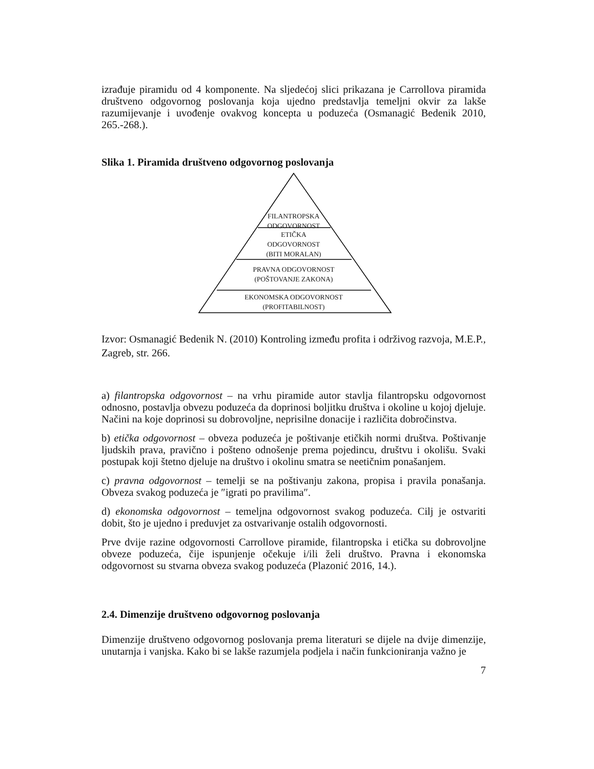izrađuje piramidu od 4 komponente. Na sljedećoj slici prikazana je Carrollova piramida društveno odgovornog poslovanja koja ujedno predstavlja temeljni okvir za lakše razumijevanje i uvođenje ovakvog koncepta u poduzeća (Osmanagić Bedenik 2010, 265.-268.).
Slika 1. Piramida društveno odgovornog poslovanja
FILANTROPSKA
ODGOVORNOST
ETIČKA
ODGOVORNOST
(BITI MORALAN)
PRAVNA ODGOVORNOST
(POŠTOVANJE ZAKONA)
EKONOMSKA ODGOVORNOST
(PROFITABILNOST)
Izvor: Osmanagić Bedenik N. (2010) Kontroling između profita i održivog razvoja, M.E.P., Zagreb, str. 266.
a) filantropska odgovornost – na vrhu piramide autor stavlja filantropsku odgovornost odnosno, postavlja obvezu poduzeća da doprinosi boljitku društva i okoline u kojoj djeluje. Načini na koje doprinosi su dobrovoljne, neprisilne donacije i različita dobročinstva.
b) etička odgovornost – obveza poduzeća je poštivanje etičkih normi društva. Poštivanje ljudskih prava, pravično i pošteno odnošenje prema pojedincu, društvu i okolišu. Svaki postupak koji štetno djeluje na društvo i okolinu smatra se neetičnim ponašanjem.
c) pravna odgovornost – temelji se na poštivanju zakona, propisa i pravila ponašanja. Obveza svakog poduzeća je ″igrati po pravilima″.
d) ekonomska odgovornost – temeljna odgovornost svakog poduzeća. Cilj je ostvariti dobit, što je ujedno i preduvjet za ostvarivanje ostalih odgovornosti.
Prve dvije razine odgovornosti Carrollove piramide, filantropska i etička su dobrovoljne obveze poduzeća, čije ispunjenje očekuje i/ili želi društvo. Pravna i ekonomska odgovornost su stvarna obveza svakog poduzeća (Plazonić 2016, 14.).
2.4. Dimenzije društveno odgovornog poslovanja
Dimenzije društveno odgovornog poslovanja prema literaturi se dijele na dvije dimenzije, unutarnja i vanjska. Kako bi se lakše razumjela podjela i način funkcioniranja važno je
7